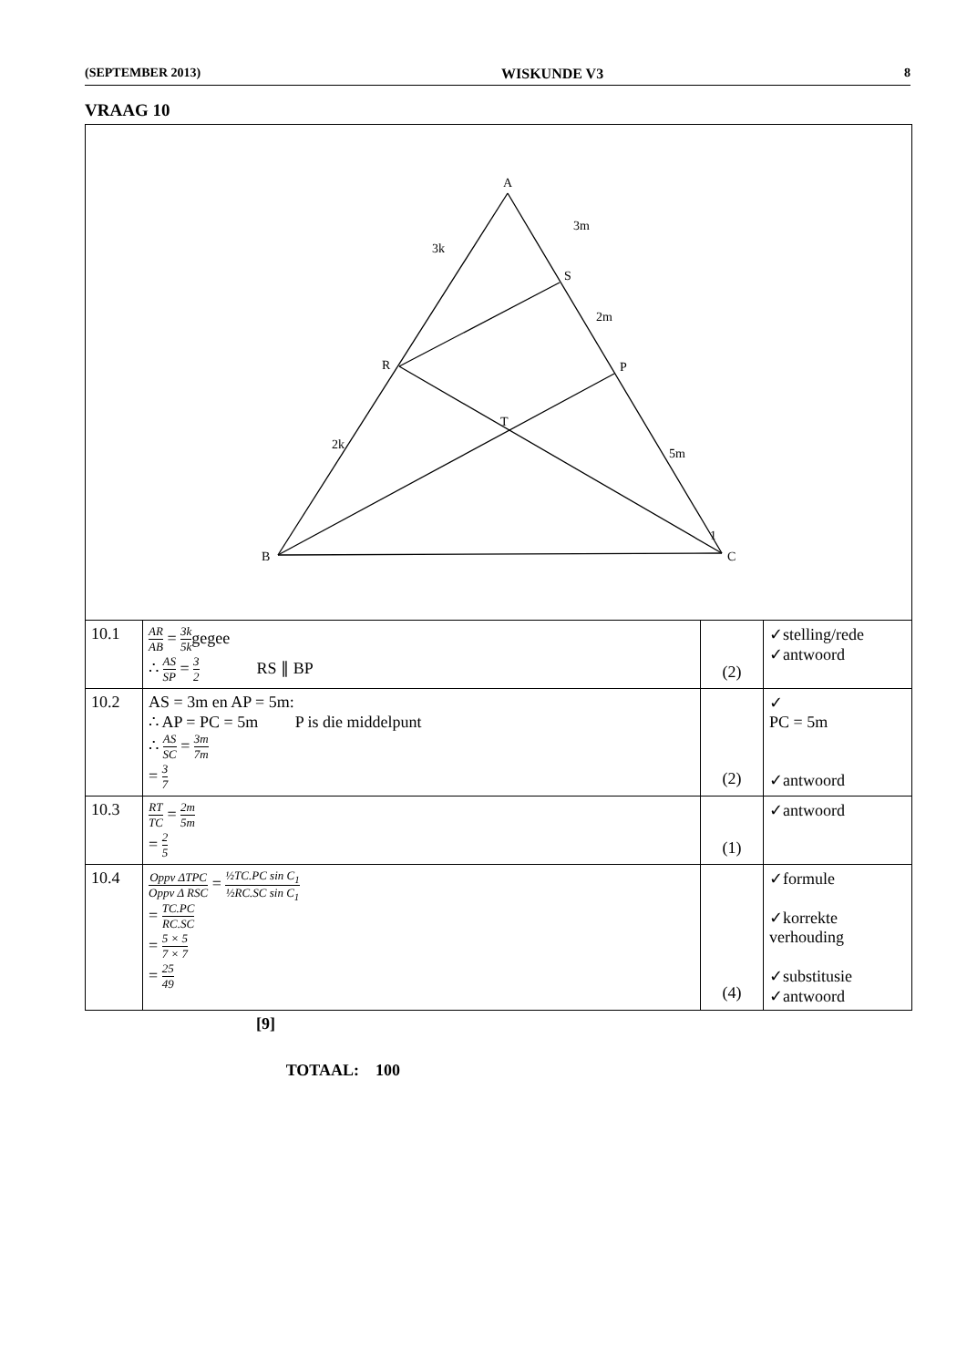(SEPTEMBER 2013) WISKUNDE V3 8
VRAAG 10
| A B C P S R T 3m 2m 5m 3k 2k 1 | | | |
| 10.1 | AR AB = 3k 5k gegee ∴ AS SP = 3 2 RS ∥ BP | (2) | ✓stelling/rede ✓antwoord |
| 10.2 | AS = 3m en AP = 5m: ∴ AP = PC = 5m P is die middelpunt ∴ AS SC = 3m 7m = 3 7 | (2) | ✓ PC = 5m ✓antwoord |
| 10.3 | RT TC = 2m 5m = 2 5 | (1) | ✓antwoord |
| 10.4 | Oppv ΔTPC Oppv Δ RSC = ½TC.PC sin C<sub>1</sub> ½RC.SC sin C<sub>1</sub> = TC.PC RC.SC = 5 × 5 7 × 7 = 25 49 | (4) | ✓formule ✓korrekte verhouding ✓substitusie ✓antwoord |
[9]
TOTAAL: 100